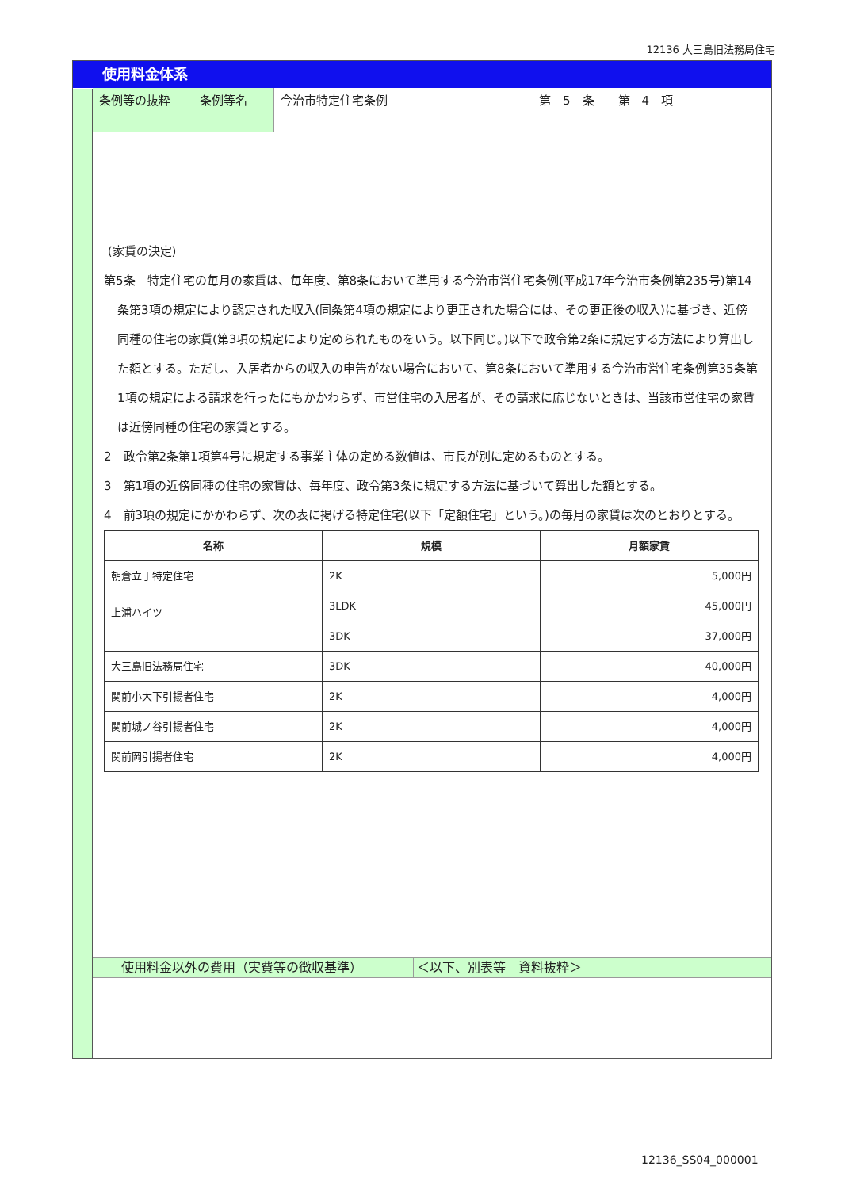12136 大三島旧法務局住宅
使用料金体系
条例等の抜粋 条例等名 今治市特定住宅条例 第　5　条　　第　4　項
(家賃の決定)
第5条　特定住宅の毎月の家賃は、毎年度、第8条において準用する今治市営住宅条例(平成17年今治市条例第235号)第14条第3項の規定により認定された収入(同条第4項の規定により更正された場合には、その更正後の収入)に基づき、近傍同種の住宅の家賃(第3項の規定により定められたものをいう。以下同じ。)以下で政令第2条に規定する方法により算出した額とする。ただし、入居者からの収入の申告がない場合において、第8条において準用する今治市営住宅条例第35条第1項の規定による請求を行ったにもかかわらず、市営住宅の入居者が、その請求に応じないときは、当該市営住宅の家賃は近傍同種の住宅の家賃とする。
2　政令第2条第1項第4号に規定する事業主体の定める数値は、市長が別に定めるものとする。
3　第1項の近傍同種の住宅の家賃は、毎年度、政令第3条に規定する方法に基づいて算出した額とする。
4　前3項の規定にかかわらず、次の表に掲げる特定住宅(以下「定額住宅」という。)の毎月の家賃は次のとおりとする。
| 名称 | 規模 | 月額家賃 |
| --- | --- | --- |
| 朝倉立丁特定住宅 | 2K | 5,000円 |
| 上浦ハイツ | 3LDK | 45,000円 |
| | 3DK | 37,000円 |
| 大三島旧法務局住宅 | 3DK | 40,000円 |
| 関前小大下引揚者住宅 | 2K | 4,000円 |
| 関前城ノ谷引揚者住宅 | 2K | 4,000円 |
| 関前岡引揚者住宅 | 2K | 4,000円 |
使用料金以外の費用（実費等の徴収基準） ＜以下、別表等　資料抜粋＞
12136_SS04_000001